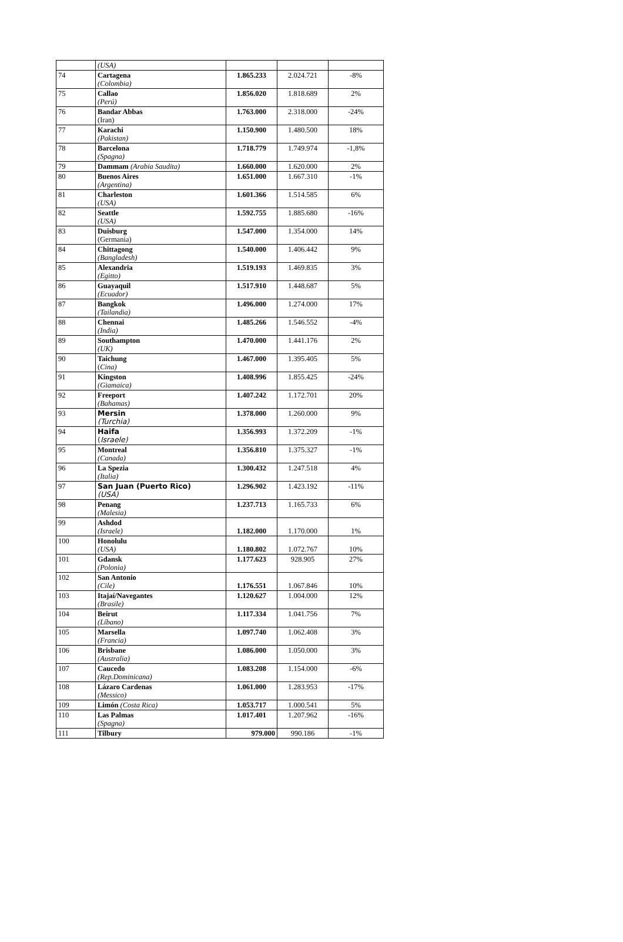| | (USA) | | | |
| 74 | Cartagena (Colombia) | 1.865.233 | 2.024.721 | -8% |
| 75 | Callao (Perú) | 1.856.020 | 1.818.689 | 2% |
| 76 | Bandar Abbas (Iran) | 1.763.000 | 2.318.000 | -24% |
| 77 | Karachi (Pakistan) | 1.150.900 | 1.480.500 | 18% |
| 78 | Barcelona (Spagna) | 1.718.779 | 1.749.974 | -1,8% |
| 79 | Dammam (Arabia Saudita) | 1.660.000 | 1.620.000 | 2% |
| 80 | Buenos Aires (Argentina) | 1.651.000 | 1.667.310 | -1% |
| 81 | Charleston (USA) | 1.601.366 | 1.514.585 | 6% |
| 82 | Seattle (USA) | 1.592.755 | 1.885.680 | -16% |
| 83 | Duisburg (Germania) | 1.547.000 | 1.354.000 | 14% |
| 84 | Chittagong (Bangladesh) | 1.540.000 | 1.406.442 | 9% |
| 85 | Alexandria (Egitto) | 1.519.193 | 1.469.835 | 3% |
| 86 | Guayaquil (Ecuador) | 1.517.910 | 1.448.687 | 5% |
| 87 | Bangkok (Tailandia) | 1.496.000 | 1.274.000 | 17% |
| 88 | Chennai (India) | 1.485.266 | 1.546.552 | -4% |
| 89 | Southampton (UK) | 1.470.000 | 1.441.176 | 2% |
| 90 | Taichung ( Cina) | 1.467.000 | 1.395.405 | 5% |
| 91 | Kingston (Giamaica) | 1.408.996 | 1.855.425 | -24% |
| 92 | Freeport (Bahamas) | 1.407.242 | 1.172.701 | 20% |
| 93 | Mersin (Turchia) | 1.378.000 | 1.260.000 | 9% |
| 94 | Haifa ( Israele) | 1.356.993 | 1.372.209 | -1% |
| 95 | Montreal (Canada) | 1.356.810 | 1.375.327 | -1% |
| 96 | La Spezia (Italia) | 1.300.432 | 1.247.518 | 4% |
| 97 | San Juan (Puerto Rico) (USA) | 1.296.902 | 1.423.192 | -11% |
| 98 | Penang (Malesia) | 1.237.713 | 1.165.733 | 6% |
| 99 | Ashdod (Israele) | 1.182.000 | 1.170.000 | 1% |
| 100 | Honolulu (USA) | 1.180.802 | 1.072.767 | 10% |
| 101 | Gdansk (Polonia) | 1.177.623 | 928.905 | 27% |
| 102 | San Antonio (Cile) | 1.176.551 | 1.067.846 | 10% |
| 103 | Itajaí/Navegantes (Brasile) | 1.120.627 | 1.004.000 | 12% |
| 104 | Beirut (Líbano) | 1.117.334 | 1.041.756 | 7% |
| 105 | Marsella (Francia) | 1.097.740 | 1.062.408 | 3% |
| 106 | Brisbane (Australia) | 1.086.000 | 1.050.000 | 3% |
| 107 | Caucedo (Rep.Dominicana) | 1.083.208 | 1.154.000 | -6% |
| 108 | Lázaro Cardenas (Messico) | 1.061.000 | 1.283.953 | -17% |
| 109 | Limón (Costa Rica) | 1.053.717 | 1.000.541 | 5% |
| 110 | Las Palmas (Spagna) | 1.017.401 | 1.207.962 | -16% |
| 111 | Tilbury | 979.000 | 990.186 | -1% |